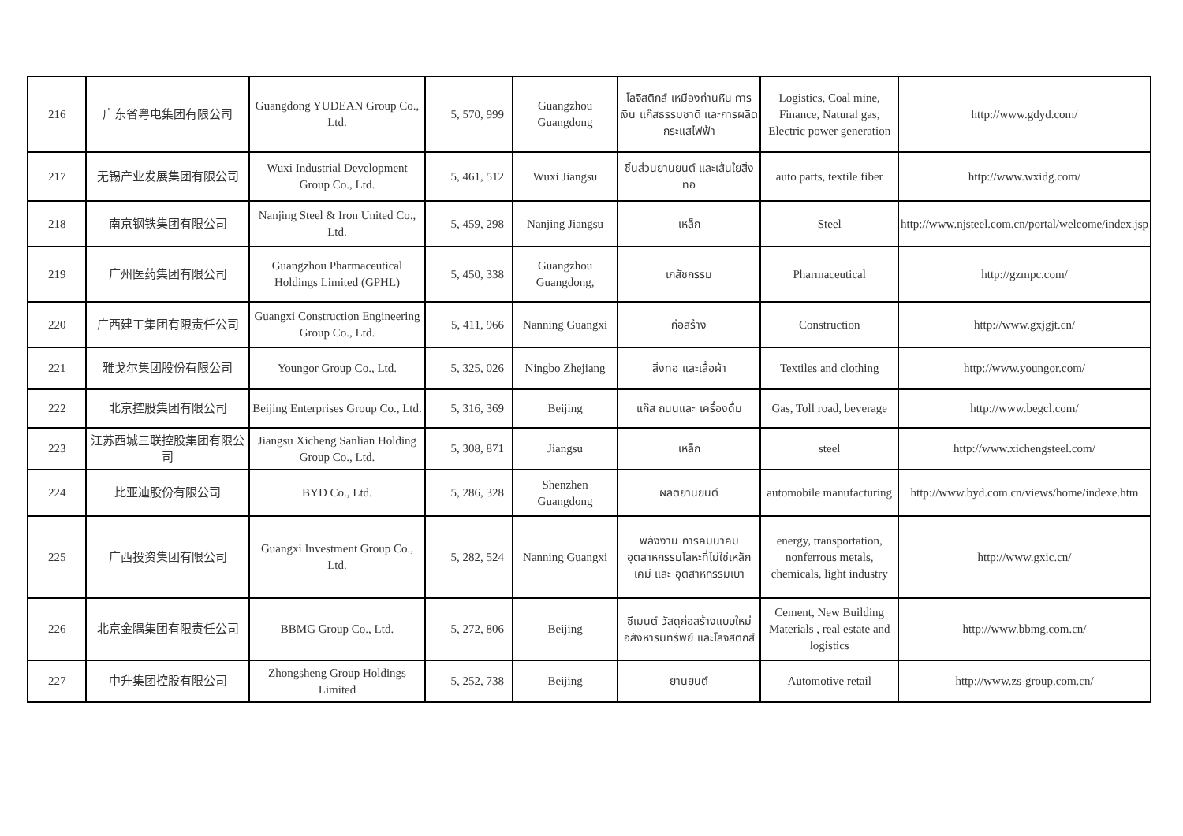| 216 | 广东省粤电集团有限公司 | Guangdong YUDEAN Group Co., Ltd. | 5, 570, 999 | Guangzhou Guangdong | โลจิสติกส์ เหมืองถ่านหิน การเงิน แก๊สธรรมชาติ และการผลิตกระแสไฟฟ้า | Logistics, Coal mine, Finance, Natural gas, Electric power generation | http://www.gdyd.com/ |
| 217 | 无锡产业发展集团有限公司 | Wuxi Industrial Development Group Co., Ltd. | 5, 461, 512 | Wuxi Jiangsu | ชิ้นส่วนยานยนต์ และเส้นใยสิ่งทอ | auto parts, textile fiber | http://www.wxidg.com/ |
| 218 | 南京钢铁集团有限公司 | Nanjing Steel & Iron United Co., Ltd. | 5, 459, 298 | Nanjing Jiangsu | เหล็ก | Steel | http://www.njsteel.com.cn/portal/welcome/index.jsp |
| 219 | 广州医药集团有限公司 | Guangzhou Pharmaceutical Holdings Limited (GPHL) | 5, 450, 338 | Guangzhou Guangdong, | เภสัชกรรม | Pharmaceutical | http://gzmpc.com/ |
| 220 | 广西建工集团有限责任公司 | Guangxi Construction Engineering Group Co., Ltd. | 5, 411, 966 | Nanning Guangxi | ก่อสร้าง | Construction | http://www.gxjgjt.cn/ |
| 221 | 雅戈尔集团股份有限公司 | Youngor Group Co., Ltd. | 5, 325, 026 | Ningbo Zhejiang | สิ่งทอ และเสื้อผ้า | Textiles and clothing | http://www.youngor.com/ |
| 222 | 北京控股集团有限公司 | Beijing Enterprises Group Co., Ltd. | 5, 316, 369 | Beijing | แก๊ส ถนนและ เครื่องดื่ม | Gas, Toll road, beverage | http://www.begcl.com/ |
| 223 | 江苏西城三联控股集团有限公司 | Jiangsu Xicheng Sanlian Holding Group Co., Ltd. | 5, 308, 871 | Jiangsu | เหล็ก | steel | http://www.xichengsteel.com/ |
| 224 | 比亚迪股份有限公司 | BYD Co., Ltd. | 5, 286, 328 | Shenzhen Guangdong | ผลิตยานยนต์ | automobile manufacturing | http://www.byd.com.cn/views/home/indexe.htm |
| 225 | 广西投资集团有限公司 | Guangxi Investment Group Co., Ltd. | 5, 282, 524 | Nanning Guangxi | พลังงาน การคมนาคม อุตสาหกรรมโลหะที่ไม่ใช่เหล็ก เคมี และ อุตสาหกรรมเบา | energy, transportation, nonferrous metals, chemicals, light industry | http://www.gxic.cn/ |
| 226 | 北京金隅集团有限责任公司 | BBMG Group Co., Ltd. | 5, 272, 806 | Beijing | ซีเมนต์ วัสดุก่อสร้างแบบใหม่ อสังหาริมทรัพย์ และโลจิสติกส์ | Cement, New Building Materials , real estate and logistics | http://www.bbmg.com.cn/ |
| 227 | 中升集团控股有限公司 | Zhongsheng Group Holdings Limited | 5, 252, 738 | Beijing | ยานยนต์ | Automotive retail | http://www.zs-group.com.cn/ |